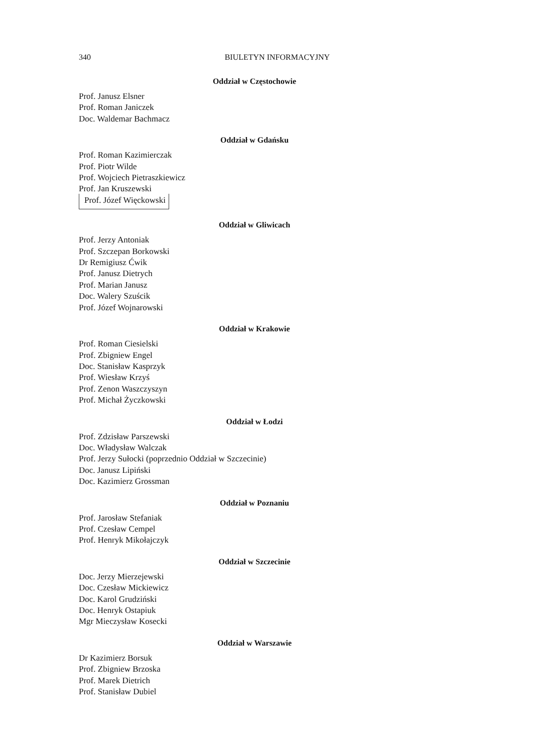340 BIULETYN INFORMACYJNY
Oddział w Częstochowie
Prof. Janusz Elsner
Prof. Roman Janiczek
Doc. Waldemar Bachmacz
Oddział w Gdańsku
Prof. Roman Kazimierczak
Prof. Piotr Wilde
Prof. Wojciech Pietraszkiewicz
Prof. Jan Kruszewski
Prof. Józef Więckowski
Oddział w Gliwicach
Prof. Jerzy Antoniak
Prof. Szczepan Borkowski
Dr Remigiusz Ćwik
Prof. Janusz Dietrych
Prof. Marian Janusz
Doc. Walery Szuścik
Prof. Józef Wojnarowski
Oddział w Krakowie
Prof. Roman Ciesielski
Prof. Zbigniew Engel
Doc. Stanisław Kasprzyk
Prof. Wiesław Krzyś
Prof. Zenon Waszczyszyn
Prof. Michał Życzkowski
Oddział w Łodzi
Prof. Zdzisław Parszewski
Doc. Władysław Walczak
Prof. Jerzy Sułocki (poprzednio Oddział w Szczecinie)
Doc. Janusz Lipiński
Doc. Kazimierz Grossman
Oddział w Poznaniu
Prof. Jarosław Stefaniak
Prof. Czesław Cempel
Prof. Henryk Mikołajczyk
Oddział w Szczecinie
Doc. Jerzy Mierzejewski
Doc. Czesław Mickiewicz
Doc. Karol Grudziński
Doc. Henryk Ostapiuk
Mgr Mieczysław Kosecki
Oddział w Warszawie
Dr Kazimierz Borsuk
Prof. Zbigniew Brzoska
Prof. Marek Dietrich
Prof. Stanisław Dubiel